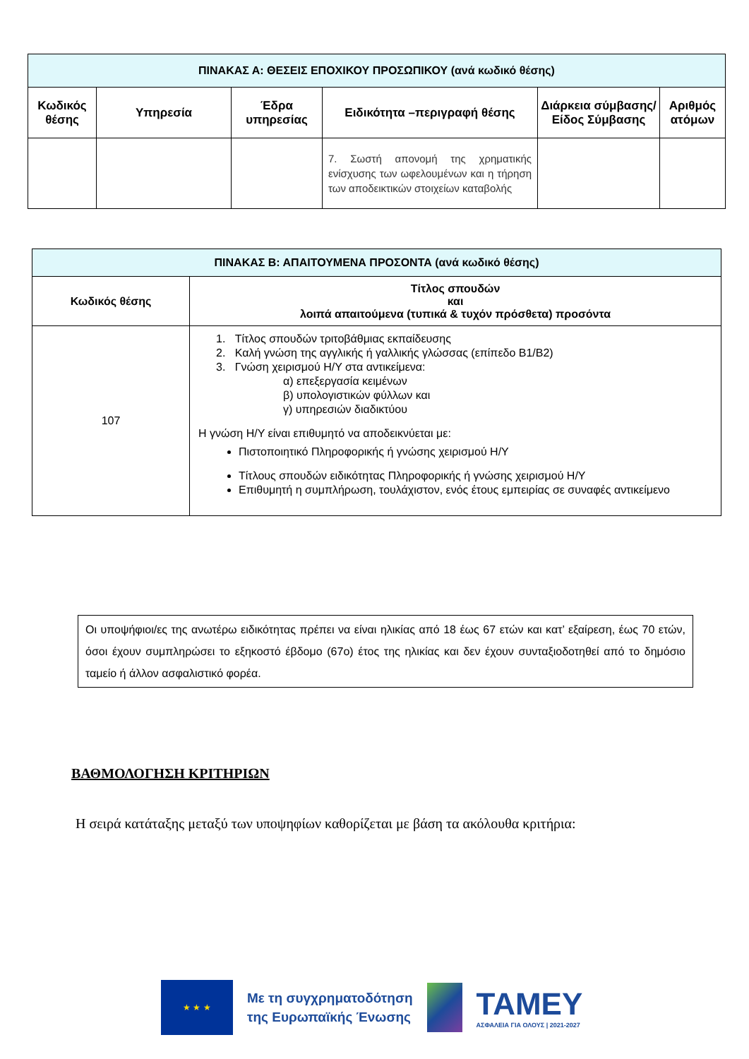| ΠΙΝΑΚΑΣ Α: ΘΕΣΕΙΣ ΕΠΟΧΙΚΟΥ ΠΡΟΣΩΠΙΚΟΥ (ανά κωδικό θέσης) | | | | | |
| --- | --- | --- | --- | --- | --- |
| Κωδικός θέσης | Υπηρεσία | Έδρα υπηρεσίας | Ειδικότητα –περιγραφή θέσης | Διάρκεια σύμβασης/ Είδος Σύμβασης | Αριθμός ατόμων |
| | | | 7. Σωστή απονομή της χρηματικής ενίσχυσης των ωφελουμένων και η τήρηση των αποδεικτικών στοιχείων καταβολής | | |
| ΠΙΝΑΚΑΣ Β: ΑΠΑΙΤΟΥΜΕΝΑ ΠΡΟΣΟΝΤΑ (ανά κωδικό θέσης) | |
| --- | --- |
| Κωδικός θέσης | Τίτλος σπουδών και λοιπά απαιτούμενα (τυπικά & τυχόν πρόσθετα) προσόντα |
| 107 | 1. Τίτλος σπουδών τριτοβάθμιας εκπαίδευσης 2. Καλή γνώση της αγγλικής ή γαλλικής γλώσσας (επίπεδο Β1/Β2) 3. Γνώση χειρισμού Η/Υ στα αντικείμενα: α) επεξεργασία κειμένων β) υπολογιστικών φύλλων και γ) υπηρεσιών διαδικτύου Η γνώση Η/Υ είναι επιθυμητό να αποδεικνύεται με: Πιστοποιητικό Πληροφορικής ή γνώσης χειρισμού Η/Υ Τίτλους σπουδών ειδικότητας Πληροφορικής ή γνώσης χειρισμού Η/Υ Επιθυμητή η συμπλήρωση, τουλάχιστον, ενός έτους εμπειρίας σε συναφές αντικείμενο |
Οι υποψήφιοι/ες της ανωτέρω ειδικότητας πρέπει να είναι ηλικίας από 18 έως 67 ετών και κατ’ εξαίρεση, έως 70 ετών, όσοι έχουν συμπληρώσει το εξηκοστό έβδομο (67ο) έτος της ηλικίας και δεν έχουν συνταξιοδοτηθεί από το δημόσιο ταμείο ή άλλον ασφαλιστικό φορέα.
ΒΑΘΜΟΛΟΓΗΣΗ ΚΡΙΤΗΡΙΩΝ
Η σειρά κατάταξης μεταξύ των υποψηφίων καθορίζεται με βάση τα ακόλουθα κριτήρια:
★ ★ ★
Με τη συγχρηματοδότηση
της Ευρωπαϊκής Ένωσης
ΤΑΜΕΥ
ΑΣΦΑΛΕΙΑ ΓΙΑ ΟΛΟΥΣ | 2021-2027